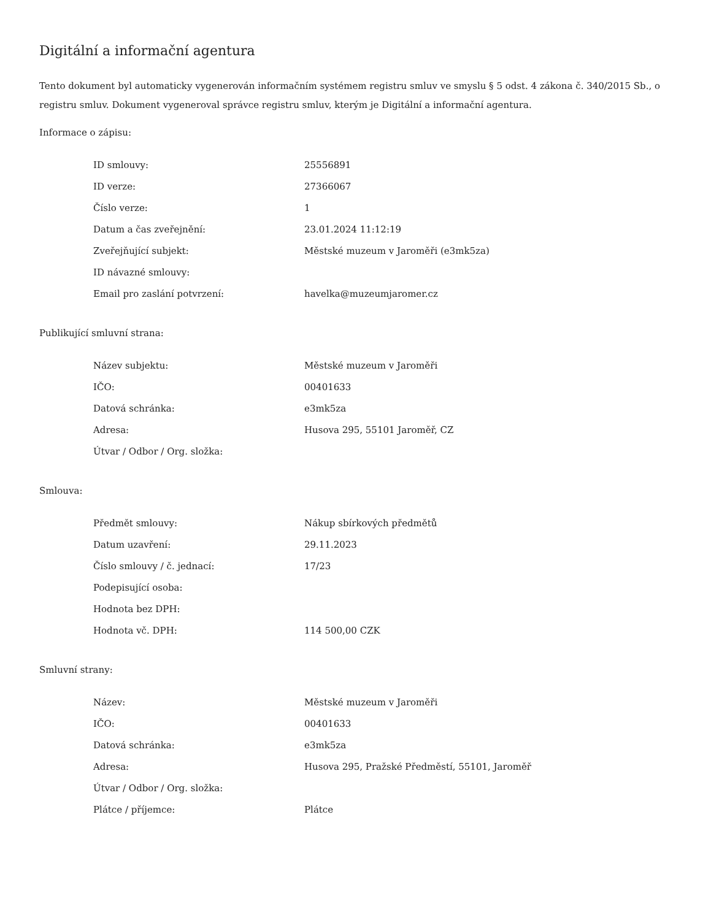Digitální a informační agentura
Tento dokument byl automaticky vygenerován informačním systémem registru smluv ve smyslu § 5 odst. 4 zákona č. 340/2015 Sb., o registru smluv. Dokument vygeneroval správce registru smluv, kterým je Digitální a informační agentura.
Informace o zápisu:
| ID smlouvy: | 25556891 |
| ID verze: | 27366067 |
| Číslo verze: | 1 |
| Datum a čas zveřejnění: | 23.01.2024 11:12:19 |
| Zveřejňující subjekt: | Městské muzeum v Jaroměři (e3mk5za) |
| ID návazné smlouvy: | |
| Email pro zaslání potvrzení: | havelka@muzeumjaromer.cz |
Publikující smluvní strana:
| Název subjektu: | Městské muzeum v Jaroměři |
| IČO: | 00401633 |
| Datová schránka: | e3mk5za |
| Adresa: | Husova 295, 55101 Jaroměř, CZ |
| Útvar / Odbor / Org. složka: | |
Smlouva:
| Předmět smlouvy: | Nákup sbírkových předmětů |
| Datum uzavření: | 29.11.2023 |
| Číslo smlouvy / č. jednací: | 17/23 |
| Podepisující osoba: | |
| Hodnota bez DPH: | |
| Hodnota vč. DPH: | 114 500,00 CZK |
Smluvní strany:
| Název: | Městské muzeum v Jaroměři |
| IČO: | 00401633 |
| Datová schránka: | e3mk5za |
| Adresa: | Husova 295, Pražské Předměstí, 55101, Jaroměř |
| Útvar / Odbor / Org. složka: | |
| Plátce / příjemce: | Plátce |